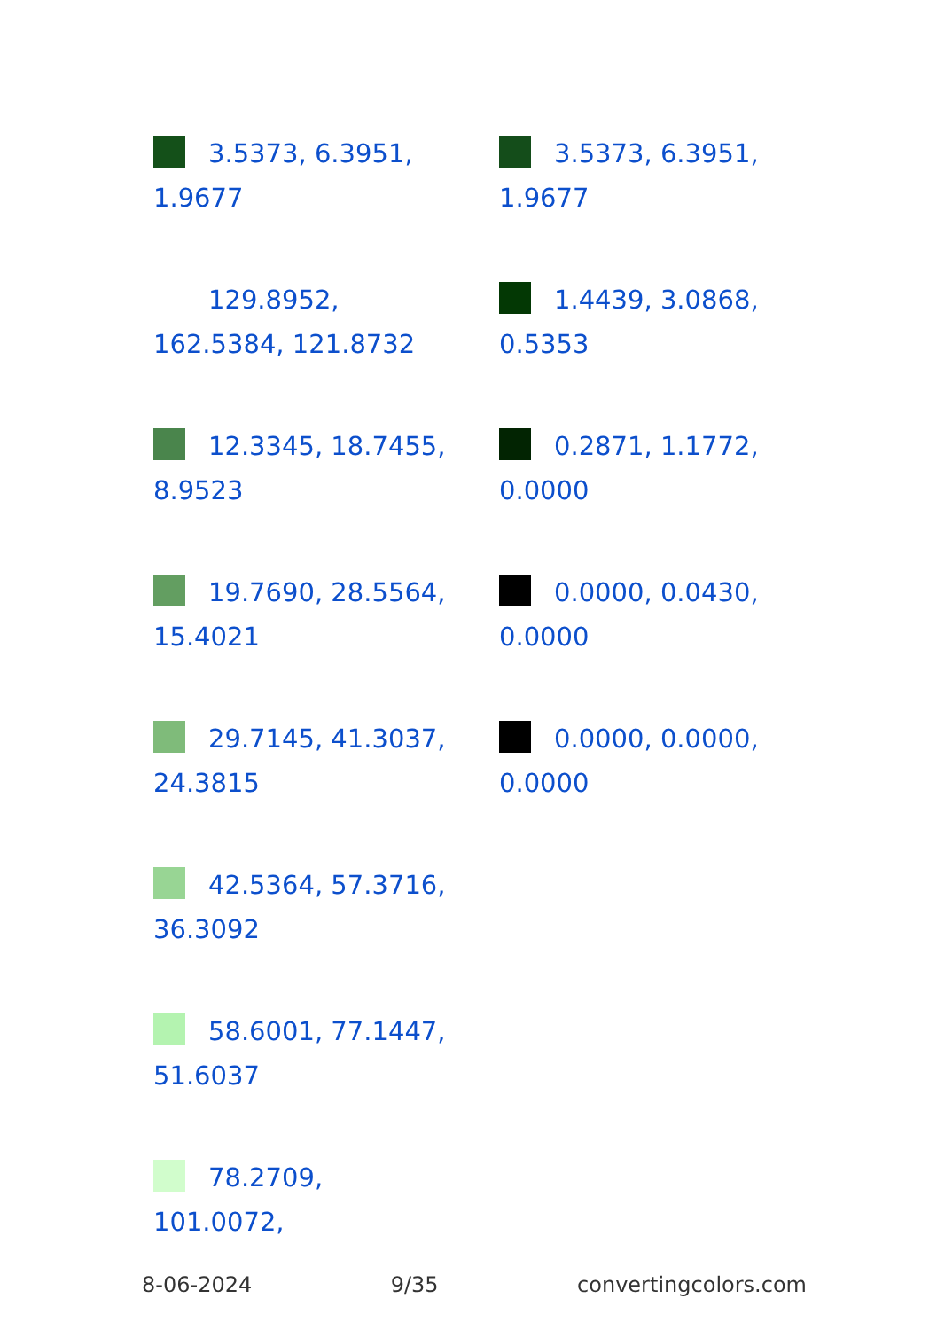3.5373, 6.3951, 1.9677
129.8952, 162.5384, 121.8732
12.3345, 18.7455, 8.9523
19.7690, 28.5564, 15.4021
29.7145, 41.3037, 24.3815
42.5364, 57.3716, 36.3092
58.6001, 77.1447, 51.6037
78.2709, 101.0072,
3.5373, 6.3951, 1.9677
1.4439, 3.0868, 0.5353
0.2871, 1.1772, 0.0000
0.0000, 0.0430, 0.0000
0.0000, 0.0000, 0.0000
8-06-2024 9/35 convertingcolors.com